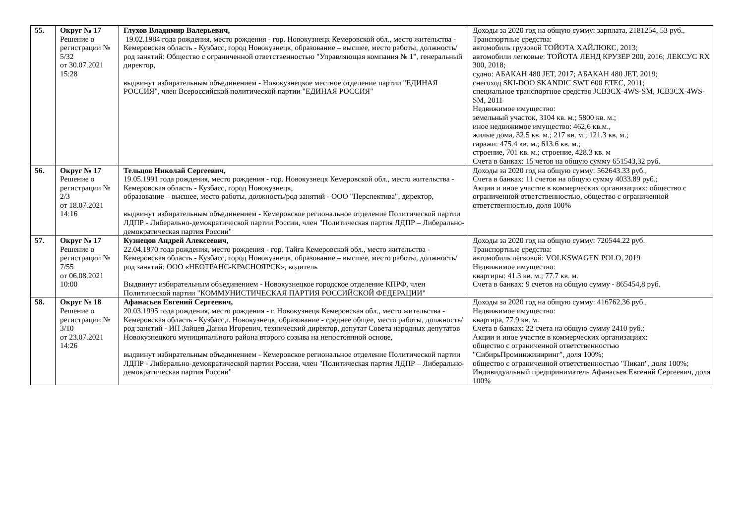| 55. | Округ № 17 Решение о регистрации № 5/32 от 30.07.2021 15:28 | Глухов Владимир Валерьевич, 19.02.1984 года рождения, место рождения - гор. Новокузнецк Кемеровской обл., место жительства - Кемеровская область - Кузбасс, город Новокузнецк, образование – высшее, место работы, должность/род занятий: Общество с ограниченной ответственностью "Управляющая компания № 1", генеральный директор, выдвинут избирательным объединением - Новокузнецкое местное отделение партии "ЕДИНАЯ РОССИЯ", член Всероссийской политической партии "ЕДИНАЯ РОССИЯ" | Доходы за 2020 год на общую сумму: зарплата, 2181254, 53 руб., Транспортные средства: автомобиль грузовой ТОЙОТА ХАЙЛЮКС, 2013; автомобили легковые: ТОЙОТА ЛЕНД КРУЗЕР 200, 2016; ЛЕКСУС RX 300, 2018; судно: АБАКАН 480 JET, 2017; АБАКАН 480 JET, 2019; снегоход SKI-DOO SKANDIC SWT 600 ETEC, 2011; специальное транспортное средство JCB3CX-4WS-SM, JCB3CX-4WS-SM, 2011 Недвижимое имущество: земельный участок, 3104 кв. м.; 5800 кв. м.; иное недвижимое имущество: 462,6 кв.м., жилые дома, 32.5 кв. м.; 217 кв. м.; 121.3 кв. м.; гаражи: 475.4 кв. м.; 613.6 кв. м.; строение, 701 кв. м.; строение, 428.3 кв. м Счета в банках: 15 четов на общую сумму 651543,32 руб. |
| 56. | Округ № 17 Решение о регистрации № 2/3 от 18.07.2021 14:16 | Тельцов Николай Сергеевич, 19.05.1991 года рождения, место рождения - гор. Новокузнецк Кемеровской обл., место жительства - Кемеровская область - Кузбасс, город Новокузнецк, образование – высшее, место работы, должность/род занятий - ООО "Перспектива", директор, выдвинут избирательным объединением - Кемеровское региональное отделение Политической партии ЛДПР - Либерально-демократической партии России, член "Политическая партия ЛДПР – Либерально-демократическая партия России" | Доходы за 2020 год на общую сумму: 562643.33 руб., Счета в банках: 11 счетов на общую сумму 4033.89 руб.; Акции и иное участие в коммерческих организациях: общество с ограниченной ответственностью, общество с ограниченной ответственностью, доля 100% |
| 57. | Округ № 17 Решение о регистрации № 7/55 от 06.08.2021 10:00 | Кузнецов Андрей Алексеевич, 22.04.1970 года рождения, место рождения - гор. Тайга Кемеровской обл., место жительства - Кемеровская область - Кузбасс, город Новокузнецк, образование – высшее, место работы, должность/род занятий: ООО «НЕОТРАНС-КРАСНОЯРСК», водитель Выдвинут избирательным объединением - Новокузнецкое городское отделение КПРФ, член Политической партии "КОММУНИСТИЧЕСКАЯ ПАРТИЯ РОССИЙСКОЙ ФЕДЕРАЦИИ" | Доходы за 2020 год на общую сумму: 720544.22 руб. Транспортные средства: автомобиль легковой: VOLKSWAGEN POLO, 2019 Недвижимое имущество: квартиры: 41.3 кв. м.; 77.7 кв. м. Счета в банках: 9 счетов на общую сумму - 865454,8 руб. |
| 58. | Округ № 18 Решение о регистрации № 3/10 от 23.07.2021 14:26 | Афанасьев Евгений Сергеевич, 20.03.1995 года рождения, место рождения - г. Новокузнецк Кемеровская обл., место жительства - Кемеровская область - Кузбасс,г. Новокузнецк, образование - среднее общее, место работы, должность/род занятий - ИП Зайцев Данил Игоревич, технический директор, депутат Совета народных депутатов Новокузнецкого муниципального района второго созыва на непостоянной основе, выдвинут избирательным объединением - Кемеровское региональное отделение Политической партии ЛДПР - Либерально-демократической партии России, член "Политическая партия ЛДПР – Либерально-демократическая партия России" | Доходы за 2020 год на общую сумму: 416762,36 руб., Недвижимое имущество: квартира, 77.9 кв. м. Счета в банках: 22 счета на общую сумму 2410 руб.; Акции и иное участие в коммерческих организациях: общество с ограниченной ответственностью "СибирьПроминжиниринг", доля 100%; общество с ограниченной ответственностью "Пикап", доля 100%; Индивидуальный предприниматель Афанасьев Евгений Сергеевич, доля 100% |